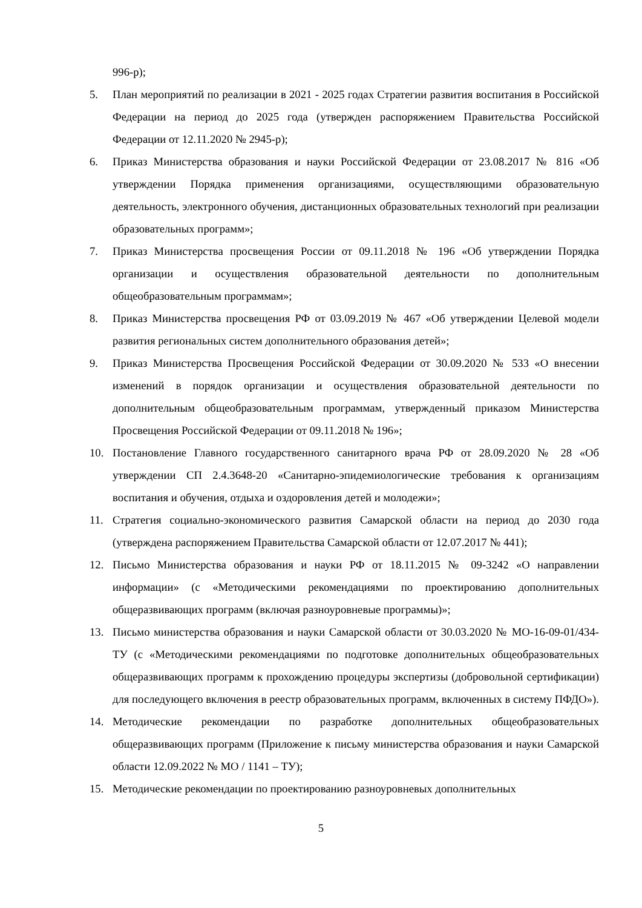996-р);
5. План мероприятий по реализации в 2021 - 2025 годах Стратегии развития воспитания в Российской Федерации на период до 2025 года (утвержден распоряжением Правительства Российской Федерации от 12.11.2020 № 2945-р);
6. Приказ Министерства образования и науки Российской Федерации от 23.08.2017 № 816 «Об утверждении Порядка применения организациями, осуществляющими образовательную деятельность, электронного обучения, дистанционных образовательных технологий при реализации образовательных программ»;
7. Приказ Министерства просвещения России от 09.11.2018 № 196 «Об утверждении Порядка организации и осуществления образовательной деятельности по дополнительным общеобразовательным программам»;
8. Приказ Министерства просвещения РФ от 03.09.2019 № 467 «Об утверждении Целевой модели развития региональных систем дополнительного образования детей»;
9. Приказ Министерства Просвещения Российской Федерации от 30.09.2020 № 533 «О внесении изменений в порядок организации и осуществления образовательной деятельности по дополнительным общеобразовательным программам, утвержденный приказом Министерства Просвещения Российской Федерации от 09.11.2018 № 196»;
10. Постановление Главного государственного санитарного врача РФ от 28.09.2020 № 28 «Об утверждении СП 2.4.3648-20 «Санитарно-эпидемиологические требования к организациям воспитания и обучения, отдыха и оздоровления детей и молодежи»;
11. Стратегия социально-экономического развития Самарской области на период до 2030 года (утверждена распоряжением Правительства Самарской области от 12.07.2017 № 441);
12. Письмо Министерства образования и науки РФ от 18.11.2015 № 09-3242 «О направлении информации» (с «Методическими рекомендациями по проектированию дополнительных общеразвивающих программ (включая разноуровневые программы)»;
13. Письмо министерства образования и науки Самарской области от 30.03.2020 № МО-16-09-01/434-ТУ (с «Методическими рекомендациями по подготовке дополнительных общеобразовательных общеразвивающих программ к прохождению процедуры экспертизы (добровольной сертификации) для последующего включения в реестр образовательных программ, включенных в систему ПФДО»).
14. Методические рекомендации по разработке дополнительных общеобразовательных общеразвивающих программ (Приложение к письму министерства образования и науки Самарской области 12.09.2022 № МО / 1141 – ТУ);
15. Методические рекомендации по проектированию разноуровневых дополнительных
5